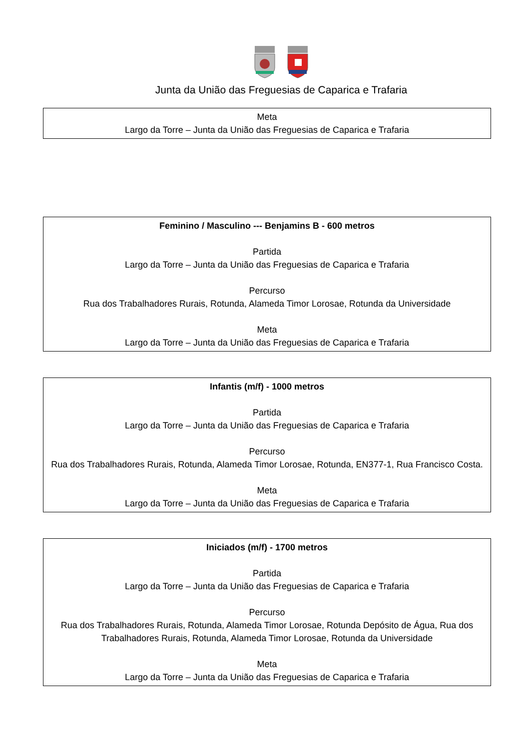Junta da União das Freguesias de Caparica e Trafaria
Meta
Largo da Torre – Junta da União das Freguesias de Caparica e Trafaria
Feminino / Masculino --- Benjamins B - 600 metros
Partida
Largo da Torre – Junta da União das Freguesias de Caparica e Trafaria
Percurso
Rua dos Trabalhadores Rurais, Rotunda, Alameda Timor Lorosae, Rotunda da Universidade
Meta
Largo da Torre – Junta da União das Freguesias de Caparica e Trafaria
Infantis (m/f) - 1000 metros
Partida
Largo da Torre – Junta da União das Freguesias de Caparica e Trafaria
Percurso
Rua dos Trabalhadores Rurais, Rotunda, Alameda Timor Lorosae, Rotunda, EN377-1, Rua Francisco Costa.
Meta
Largo da Torre – Junta da União das Freguesias de Caparica e Trafaria
Iniciados (m/f) - 1700 metros
Partida
Largo da Torre – Junta da União das Freguesias de Caparica e Trafaria
Percurso
Rua dos Trabalhadores Rurais, Rotunda, Alameda Timor Lorosae, Rotunda Depósito de Água, Rua dos Trabalhadores Rurais, Rotunda, Alameda Timor Lorosae, Rotunda da Universidade
Meta
Largo da Torre – Junta da União das Freguesias de Caparica e Trafaria